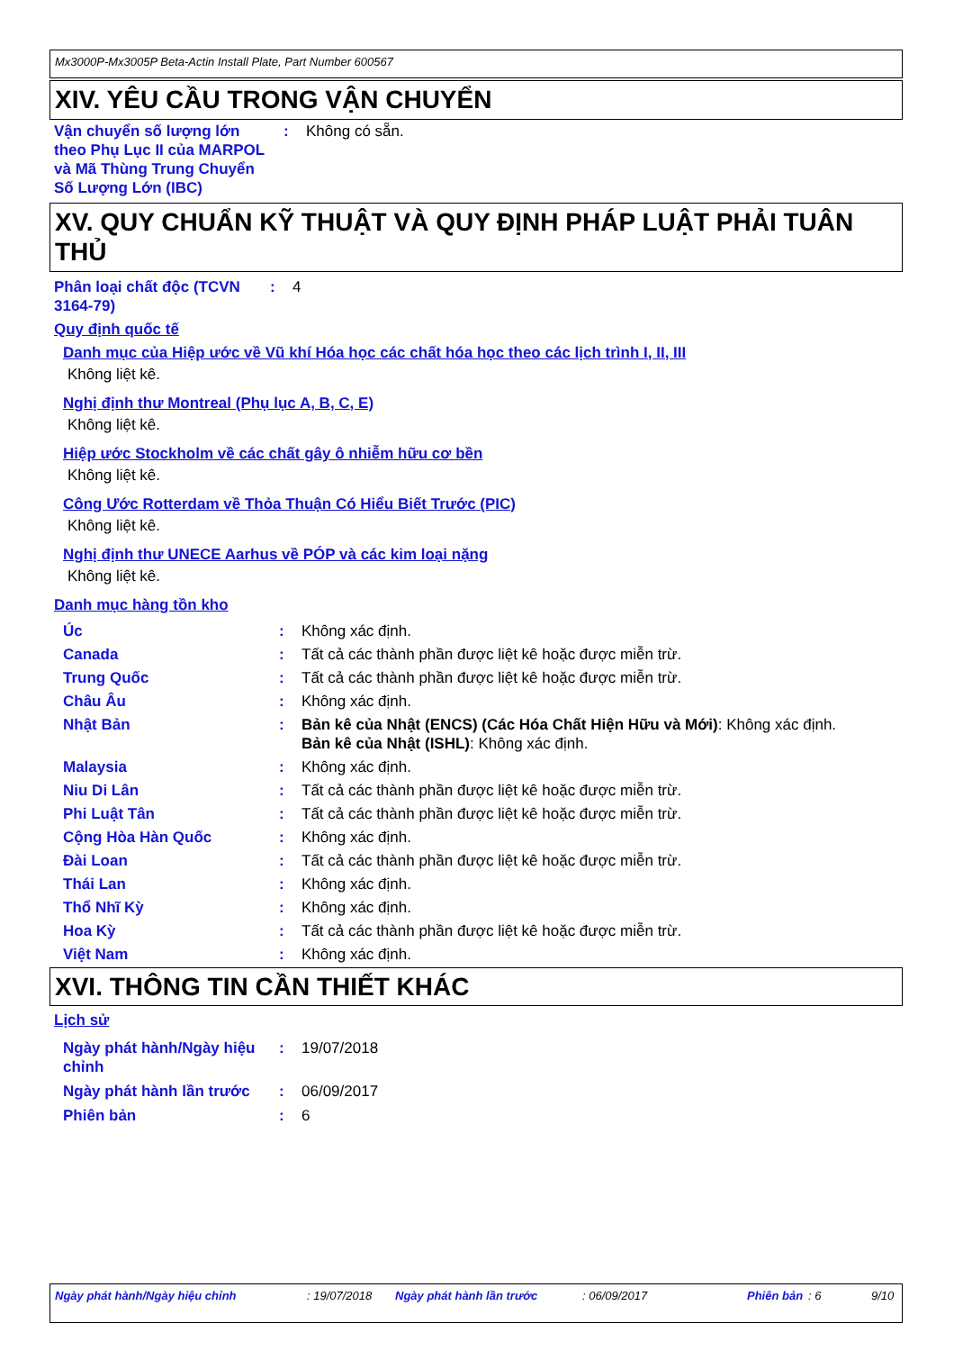Mx3000P-Mx3005P Beta-Actin Install Plate, Part Number 600567
XIV. YÊU CẦU TRONG VẬN CHUYỂN
Vận chuyển số lượng lớn theo Phụ Lục II của MARPOL và Mã Thùng Trung Chuyển Số Lượng Lớn (IBC)
: Không có sẵn.
XV. QUY CHUẨN KỸ THUẬT VÀ QUY ĐỊNH PHÁP LUẬT PHẢI TUÂN THỦ
Phân loại chất độc (TCVN 3164-79)
: 4
Quy định quốc tế
Danh mục của Hiệp ước về Vũ khí Hóa học các chất hóa học theo các lịch trình I, II, III
Không liệt kê.
Nghị định thư Montreal (Phụ lục A, B, C, E)
Không liệt kê.
Hiệp ước Stockholm về các chất gây ô nhiễm hữu cơ bền
Không liệt kê.
Công Ước Rotterdam về Thỏa Thuận Có Hiểu Biết Trước (PIC)
Không liệt kê.
Nghị định thư UNECE Aarhus về PÓP và các kim loại nặng
Không liệt kê.
Danh mục hàng tồn kho
Úc : Không xác định.
Canada : Tất cả các thành phần được liệt kê hoặc được miễn trừ.
Trung Quốc : Tất cả các thành phần được liệt kê hoặc được miễn trừ.
Châu Âu : Không xác định.
Nhật Bản : Bản kê của Nhật (ENCS) (Các Hóa Chất Hiện Hữu và Mới): Không xác định.
Bản kê của Nhật (ISHL): Không xác định.
Malaysia : Không xác định.
Niu Di Lân : Tất cả các thành phần được liệt kê hoặc được miễn trừ.
Phi Luật Tân : Tất cả các thành phần được liệt kê hoặc được miễn trừ.
Cộng Hòa Hàn Quốc : Không xác định.
Đài Loan : Tất cả các thành phần được liệt kê hoặc được miễn trừ.
Thái Lan : Không xác định.
Thổ Nhĩ Kỳ : Không xác định.
Hoa Kỳ : Tất cả các thành phần được liệt kê hoặc được miễn trừ.
Việt Nam : Không xác định.
XVI. THÔNG TIN CẦN THIẾT KHÁC
Lịch sử
Ngày phát hành/Ngày hiệu chỉnh
: 19/07/2018
Ngày phát hành lần trước
: 06/09/2017
Phiên bản : 6
Ngày phát hành/Ngày hiệu chỉnh: 19/07/2018 Ngày phát hành lần trước: 06/09/2017 Phiên bản: 6 9/10